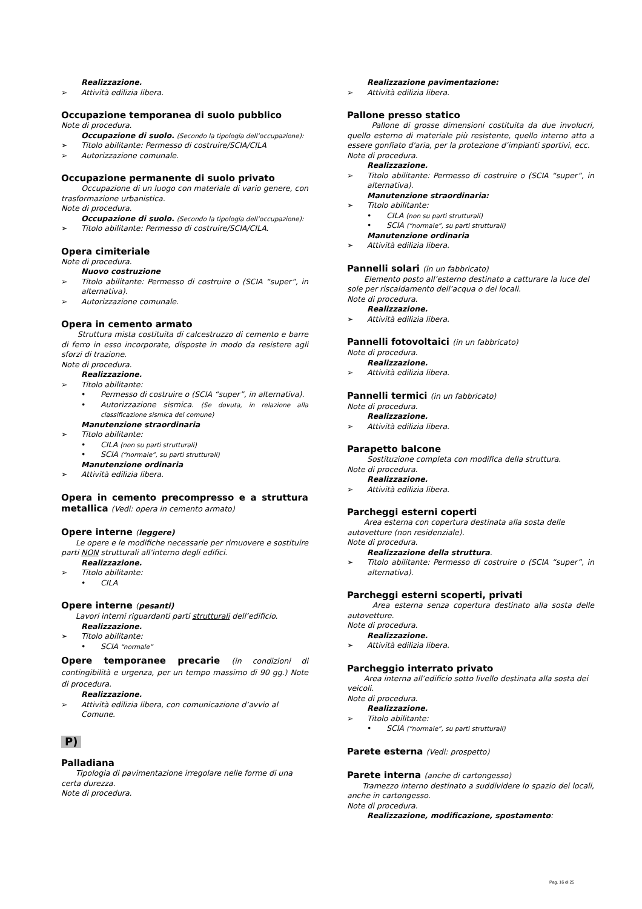Realizzazione.
Attività edilizia libera.
Occupazione temporanea di suolo pubblico
Note di procedura.
Occupazione di suolo. (Secondo la tipologia dell’occupazione):
Titolo abilitante: Permesso di costruire/SCIA/CILA
Autorizzazione comunale.
Occupazione permanente di suolo privato
Occupazione di un luogo con materiale di vario genere, con trasformazione urbanistica.
Note di procedura.
Occupazione di suolo. (Secondo la tipologia dell’occupazione):
Titolo abilitante: Permesso di costruire/SCIA/CILA.
Opera cimiteriale
Note di procedura.
Nuovo costruzione
Titolo abilitante: Permesso di costruire o (SCIA “super”, in alternativa).
Autorizzazione comunale.
Opera in cemento armato
Struttura mista costituita di calcestruzzo di cemento e barre di ferro in esso incorporate, disposte in modo da resistere agli sforzi di trazione.
Note di procedura.
Realizzazione.
Titolo abilitante:
• Permesso di costruire o (SCIA “super”, in alternativa).
• Autorizzazione sismica. (Se dovuta, in relazione alla classificazione sismica del comune)
Manutenzione straordinaria
Titolo abilitante:
• CILA (non su parti strutturali)
• SCIA (“normale”, su parti strutturali)
Manutenzione ordinaria
Attività edilizia libera.
Opera in cemento precompresso e a struttura metallica (Vedi: opera in cemento armato)
Opere interne (leggere)
Le opere e le modifiche necessarie per rimuovere e sostituire parti NON strutturali all’interno degli edifici.
Realizzazione.
Titolo abilitante:
• CILA
Opere interne (pesanti)
Lavori interni riguardanti parti strutturali dell’edificio.
Realizzazione.
Titolo abilitante:
• SCIA “normale”
Opere temporanee precarie (in condizioni di contingibilità e urgenza, per un tempo massimo di 90 gg.) Note di procedura.
Realizzazione.
Attività edilizia libera, con comunicazione d’avvio al Comune.
P)
Palladiana
Tipologia di pavimentazione irregolare nelle forme di una certa durezza.
Note di procedura.
Realizzazione pavimentazione:
Attività edilizia libera.
Pallone presso statico
Pallone di grosse dimensioni costituita da due involucri, quello esterno di materiale più resistente, quello interno atto a essere gonfiato d'aria, per la protezione d’impianti sportivi, ecc.
Note di procedura.
Realizzazione.
Titolo abilitante: Permesso di costruire o (SCIA “super”, in alternativa).
Manutenzione straordinaria:
Titolo abilitante:
• CILA (non su parti strutturali)
• SCIA (“normale”, su parti strutturali)
Manutenzione ordinaria
Attività edilizia libera.
Pannelli solari (in un fabbricato)
Elemento posto all’esterno destinato a catturare la luce del sole per riscaldamento dell’acqua o dei locali.
Note di procedura.
Realizzazione.
Attività edilizia libera.
Pannelli fotovoltaici (in un fabbricato)
Note di procedura.
Realizzazione.
Attività edilizia libera.
Pannelli termici (in un fabbricato)
Note di procedura.
Realizzazione.
Attività edilizia libera.
Parapetto balcone
Sostituzione completa con modifica della struttura.
Note di procedura.
Realizzazione.
Attività edilizia libera.
Parcheggi esterni coperti
Area esterna con copertura destinata alla sosta delle autovetture (non residenziale).
Note di procedura.
Realizzazione della struttura.
Titolo abilitante: Permesso di costruire o (SCIA “super”, in alternativa).
Parcheggi esterni scoperti, privati
Area esterna senza copertura destinato alla sosta delle autovetture.
Note di procedura.
Realizzazione.
Attività edilizia libera.
Parcheggio interrato privato
Area interna all’edificio sotto livello destinata alla sosta dei veicoli.
Note di procedura.
Realizzazione.
Titolo abilitante:
• SCIA (“normale”, su parti strutturali)
Parete esterna (Vedi: prospetto)
Parete interna (anche di cartongesso)
Tramezzo interno destinato a suddividere lo spazio dei locali, anche in cartongesso.
Note di procedura.
Realizzazione, modificazione, spostamento:
Pag. 16 di 25